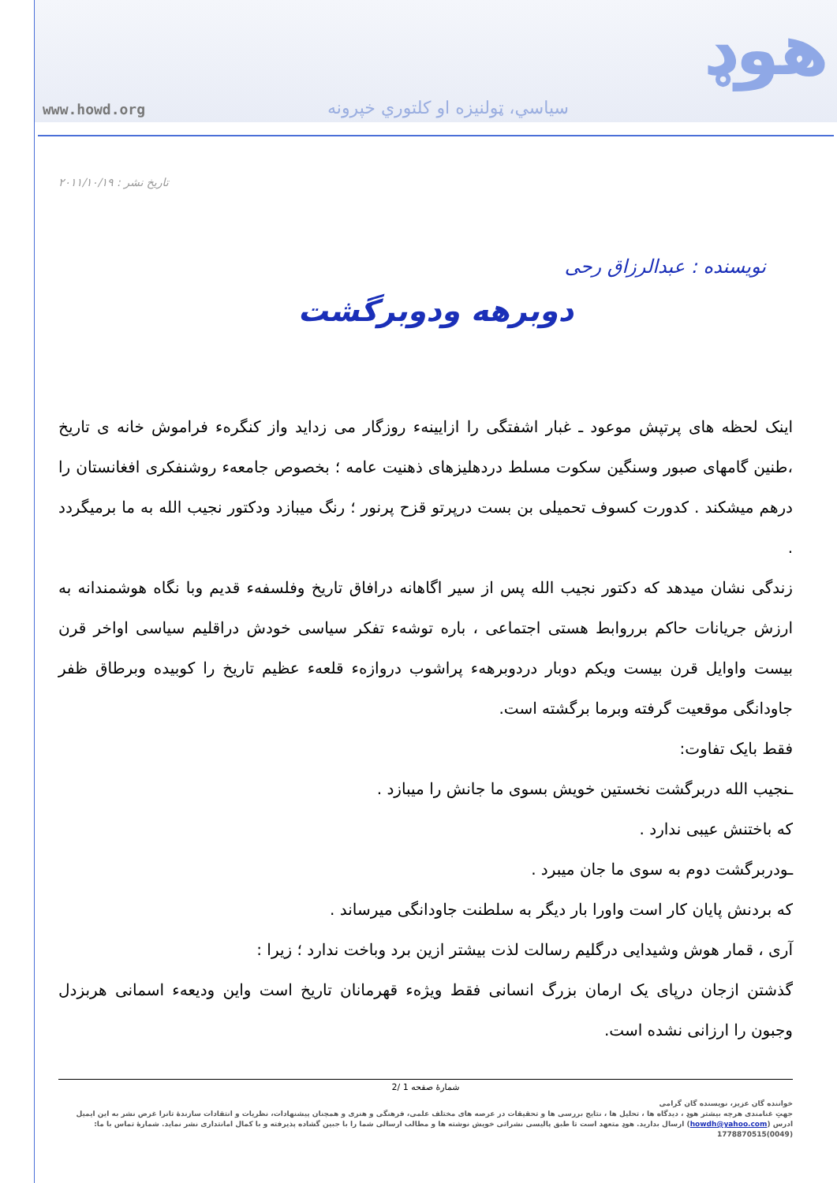هوډ www.howd.org سیاسي، ټولنیزه او کلتوري خپرونه
تاریخ نشر : ۲۰۱۱/۱۰/۱۹
نویسنده : عبدالرزاق رحی
دوبرهه ودوبرگشت
اینک لحظه های پرتپش موعود ـ غبار اشفتگی را ازایینهء روزگار می زداید واز کنگرهء فراموش خانه ی تاریخ ،طنین گامهای صبور وسنگین سکوت مسلط دردهلیزهای ذهنیت عامه ؛ بخصوص جامعهء روشنفکری افغانستان را درهم میشکند . کدورت کسوف تحمیلی بن بست درپرتو قزح پرنور ؛ رنگ میبازد ودکتور نجیب الله به ما برمیگردد .
زندگی نشان میدهد که دکتور نجیب الله پس از سیر اگاهانه درافاق تاریخ وفلسفهء قدیم وبا نگاه هوشمندانه به ارزش جریانات حاکم برروابط هستی اجتماعی ، باره توشهء تفکر سیاسی خودش دراقلیم سیاسی اواخر قرن بیست واوایل قرن بیست ویکم دوبار دردوبرهه‌ء پراشوب دروازهء قلعهء عظیم تاریخ را کوبیده وبرطاق ظفر جاودانگی موقعیت گرفته وبرما برگشته است.
فقط بایک تفاوت:
ـنجیب الله دربرگشت نخستین خویش بسوی ما جانش را میبازد .
که باختنش عیبی ندارد .
ـودربرگشت دوم به سوی ما جان میبرد .
که بردنش پایان کار است واورا بار دیگر به سلطنت جاودانگی میرساند .
آری ، قمار هوش وشیدایی درگلیم رسالت لذت بیشتر ازین برد وباخت ندارد ؛ زیرا :
گذشتن ازجان درپای یک ارمان بزرگ انسانی فقط ویژهء قهرمانان تاریخ است واین ودیعهء اسمانی هربزدل وجبون را ارزانی نشده است.
شمارۀ صفحه 1 /2
خواننده گان عزیز، نویسنده گان گرامی
جهتِ غنامندی هرچه بیشتر هوډ ، دیدگاه ها ، تحلیل ها ، نتایج بررسی ها و تحقیقات در عرصه های مختلف علمی، فرهنگی و هنری و همچنان پیشنهادات، نظریات و انتقادات سازندهٔ تانرا غرض نشر به این ایمیل ادرس (howdh@yahoo.com) ارسال بدارید. هوډ متعهد است تا طبق پالیسی نشراتی خویش نوشته ها و مطالب ارسالی شما را با جبین گشاده پذیرفته و با کمال امانتداری نشر نماید. شمارهٔ تماس با ما: (0049)1778870515